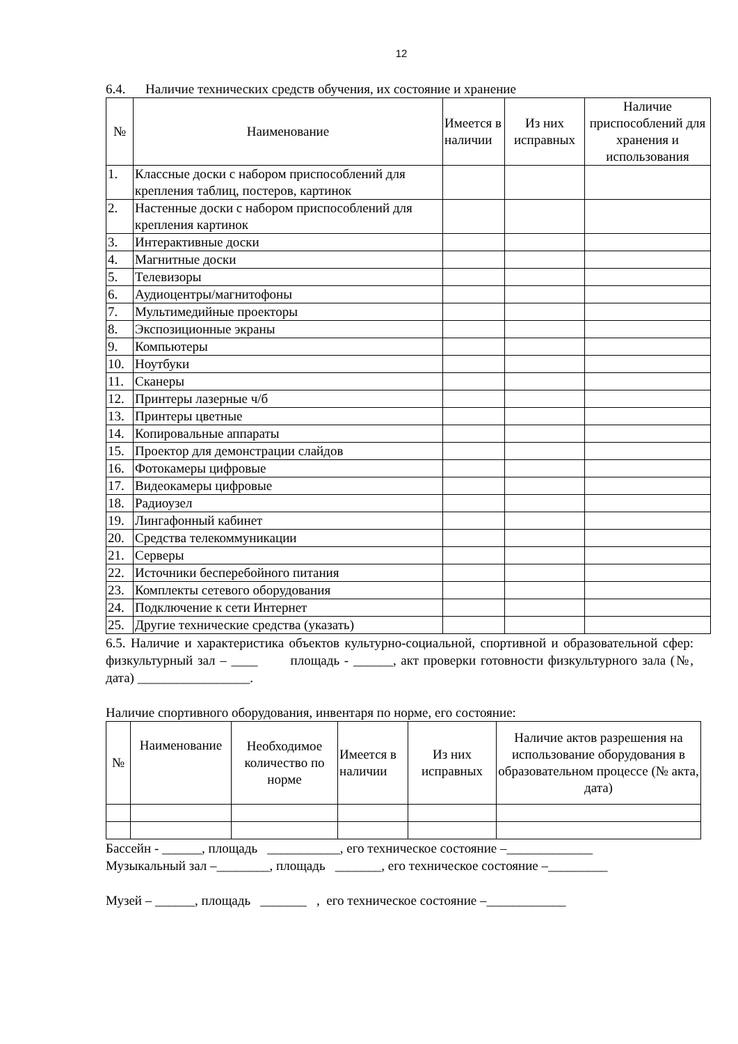12
6.4. Наличие технических средств обучения, их состояние и хранение
| № | Наименование | Имеется в наличии | Из них исправных | Наличие приспособлений для хранения и использования |
| --- | --- | --- | --- | --- |
| 1. | Классные доски с набором приспособлений для крепления таблиц, постеров, картинок | | | |
| 2. | Настенные доски с набором приспособлений для крепления картинок | | | |
| 3. | Интерактивные доски | | | |
| 4. | Магнитные доски | | | |
| 5. | Телевизоры | | | |
| 6. | Аудиоцентры/магнитофоны | | | |
| 7. | Мультимедийные проекторы | | | |
| 8. | Экспозиционные экраны | | | |
| 9. | Компьютеры | | | |
| 10. | Ноутбуки | | | |
| 11. | Сканеры | | | |
| 12. | Принтеры лазерные ч/б | | | |
| 13. | Принтеры цветные | | | |
| 14. | Копировальные аппараты | | | |
| 15. | Проектор для демонстрации слайдов | | | |
| 16. | Фотокамеры цифровые | | | |
| 17. | Видеокамеры цифровые | | | |
| 18. | Радиоузел | | | |
| 19. | Лингафонный кабинет | | | |
| 20. | Средства телекоммуникации | | | |
| 21. | Серверы | | | |
| 22. | Источники бесперебойного питания | | | |
| 23. | Комплекты сетевого оборудования | | | |
| 24. | Подключение к сети Интернет | | | |
| 25. | Другие технические средства (указать) | | | |
6.5. Наличие и характеристика объектов культурно-социальной, спортивной и образовательной сфер: физкультурный зал – ____ площадь - ______, акт проверки готовности физкультурного зала (№, дата) _________________.
Наличие спортивного оборудования, инвентаря по норме, его состояние:
| № | Наименование | Необходимое количество по норме | Имеется в наличии | Из них исправных | Наличие актов разрешения на использование оборудования в образовательном процессе (№ акта, дата) |
| --- | --- | --- | --- | --- | --- |
Бассейн - ______, площадь ___________, его техническое состояние –_____________
Музыкальный зал –________, площадь _______, его техническое состояние –_________
Музей – ______, площадь _______ , его техническое состояние –____________